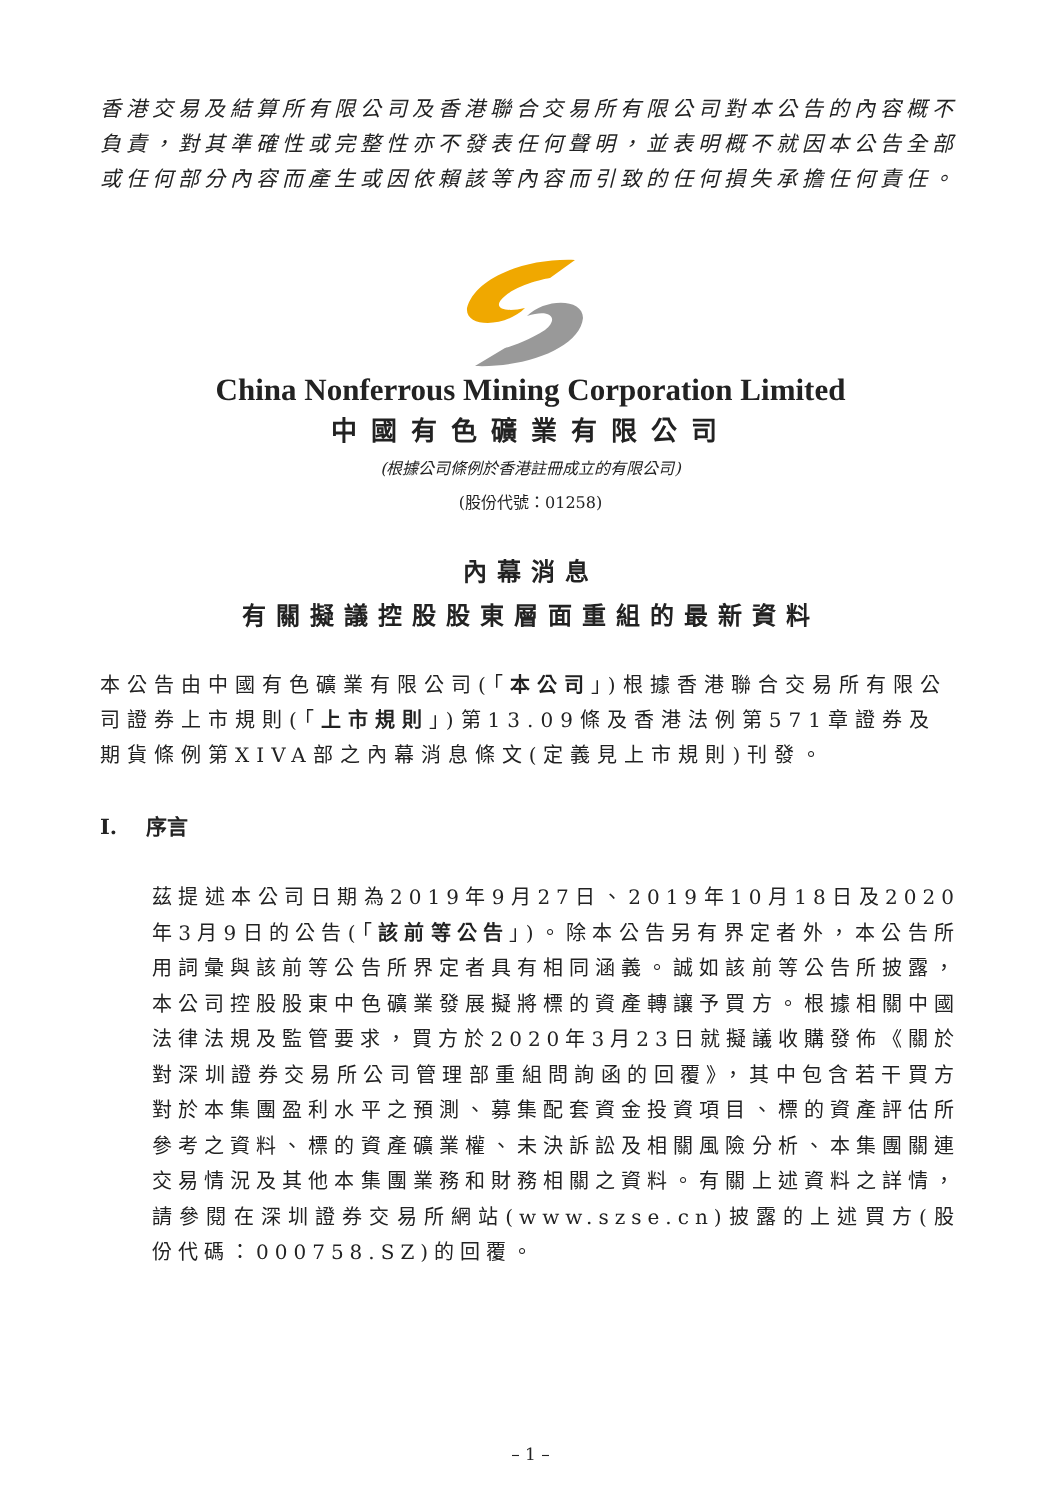香港交易及結算所有限公司及香港聯合交易所有限公司對本公告的內容概不負責，對其準確性或完整性亦不發表任何聲明，並表明概不就因本公告全部或任何部分內容而產生或因依賴該等內容而引致的任何損失承擔任何責任。
China Nonferrous Mining Corporation Limited
中國有色礦業有限公司
(根據公司條例於香港註冊成立的有限公司)
(股份代號：01258)
內幕消息
有關擬議控股股東層面重組的最新資料
本公告由中國有色礦業有限公司(「本公司」)根據香港聯合交易所有限公司證券上市規則(「上市規則」)第13.09條及香港法例第571章證券及期貨條例第XIVA部之內幕消息條文(定義見上市規則)刊發。
I. 序言
茲提述本公司日期為2019年9月27日、2019年10月18日及2020年3月9日的公告(「該前等公告」)。除本公告另有界定者外，本公告所用詞彙與該前等公告所界定者具有相同涵義。誠如該前等公告所披露，本公司控股股東中色礦業發展擬將標的資產轉讓予買方。根據相關中國法律法規及監管要求，買方於2020年3月23日就擬議收購發佈《關於對深圳證券交易所公司管理部重組問詢函的回覆》，其中包含若干買方對於本集團盈利水平之預測、募集配套資金投資項目、標的資產評估所參考之資料、標的資產礦業權、未決訴訟及相關風險分析、本集團關連交易情況及其他本集團業務和財務相關之資料。有關上述資料之詳情，請參閱在深圳證券交易所網站(www.szse.cn)披露的上述買方(股份代碼：000758.SZ)的回覆。
– 1 –